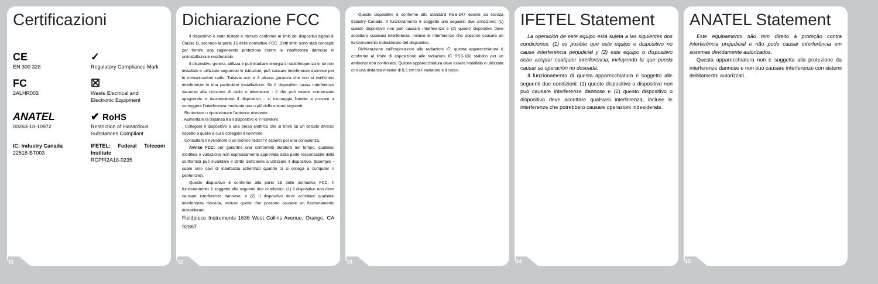Certificazioni
CE
EN 300 328
✓
Regulatory Compliance Mark
FC
2ALHR003
☒
Waste Electrical and
Electronic Equipment
ANATEL
00263-18-10972
✔ RoHS
Restriction of Hazardous
Substances Compliant
IC: Industry Canada
22518-BT003
IFETEL: Federal Telecom Institute
RCPFI2A18-0235
11
Dichiarazione FCC
Il dispositivo è stato testato e ritenuto conforme ai limiti dei dispositivi digitali di Classe B, secondo la parte 15 delle normative FCC. Detti limiti sono stati concepiti per fornire una ragionevole protezione contro le interferenze dannose in un'installazione residenziale.
Il dispositivo genera, utilizza e può irradiare energia di radiofrequenza e, se non installato e utilizzato seguendo le istruzioni, può causare interferenze dannose per le comunicazioni radio. Tuttavia non vi è alcuna garanzia che non si verifichino interferenze in una particolare installazione. Se il dispositivo causa interferenze dannose alla ricezione di radio o televisione - il che può essere comprovato spegnendo e riaccendendo il dispositivo - si incoraggia l'utente a provare a correggere l'interferenza mediante una o più delle misure seguenti:
. Riorientare o riposizionare l'antenna ricevente.
. Aumentare la distanza tra il dispositivo e il ricevitore.
. Collegare il dispositivo a una presa elettrica che si trova su un circuito diverso rispetto a quello a cui è collegato il ricevitore.
. Consultare il rivenditore o un tecnico radio/TV esperto per una consulenza.
Avviso FCC: per garantire una conformità duratura nel tempo, qualsiasi modifica o variazione non espressamente approvata dalla parte responsabile della conformità può invalidare il diritto dell'utente a utilizzare il dispositivo. (Esempio - usare solo cavi di interfaccia schermati quando ci si collega a computer o periferiche).
Questo dispositivo è conforme alla parte 15 delle normative FCC. Il funzionamento è soggetto alle seguenti due condizioni: (1) il dispositivo non deve causare interferenze dannose, e (2) il dispositivo deve accettare qualsiasi interferenza ricevuta, incluse quelle che possono causare un funzionamento indesiderato.
Fieldpiece Instruments 1636 West Collins Avenue, Orange, CA 92867
12
Questo dispositivo è conforme allo standard RSS-247 esente da licenza Industry Canada. Il funzionamento è soggetto alle seguenti due condizioni: (1) questo dispositivo non può causare interferenze e (2) questo dispositivo deve accettare qualsiasi interferenza, incluse le interferenze che possono causare un funzionamento indesiderato del dispositivo.
Dichiarazione sull'esposizione alle radiazioni IC: questa apparecchiatura è conforme al limite di esposizione alle radiazioni IC RSS-102 stabilito per un ambiente non controllato. Questa apparecchiatura deve essere installata e utilizzata con una distanza minima di 0,5 cm tra il radiatore e il corpo.
13
IFETEL Statement
La operación de este equipo está sujeta a las siguientes dos condiciones: (1) es posible que este equipo o dispositivo no cause interferencia perjudicial y (2) este equipo o dispositivo debe aceptar cualquier interferencia, incluyendo la que pueda causar su operación no deseada.
Il funzionamento di questa apparecchiatura è soggetto alle seguenti due condizioni: (1) questo dispositivo o dispositivo non può causare interferenze dannose e (2) questo dispositivo o dispositivo deve accettare qualsiasi interferenza, incluse le interferenze che potrebbero causare operazioni indesiderate.
14
ANATEL Statement
Este equipamento não tem direito à proteção contra interferência prejudicial e não pode causar interferência em sistemas devidamente autorizados.
Questa apparecchiatura non è soggetta alla protezione da interferenze dannose e non può causare interferenze con sistemi debitamente autorizzati.
15